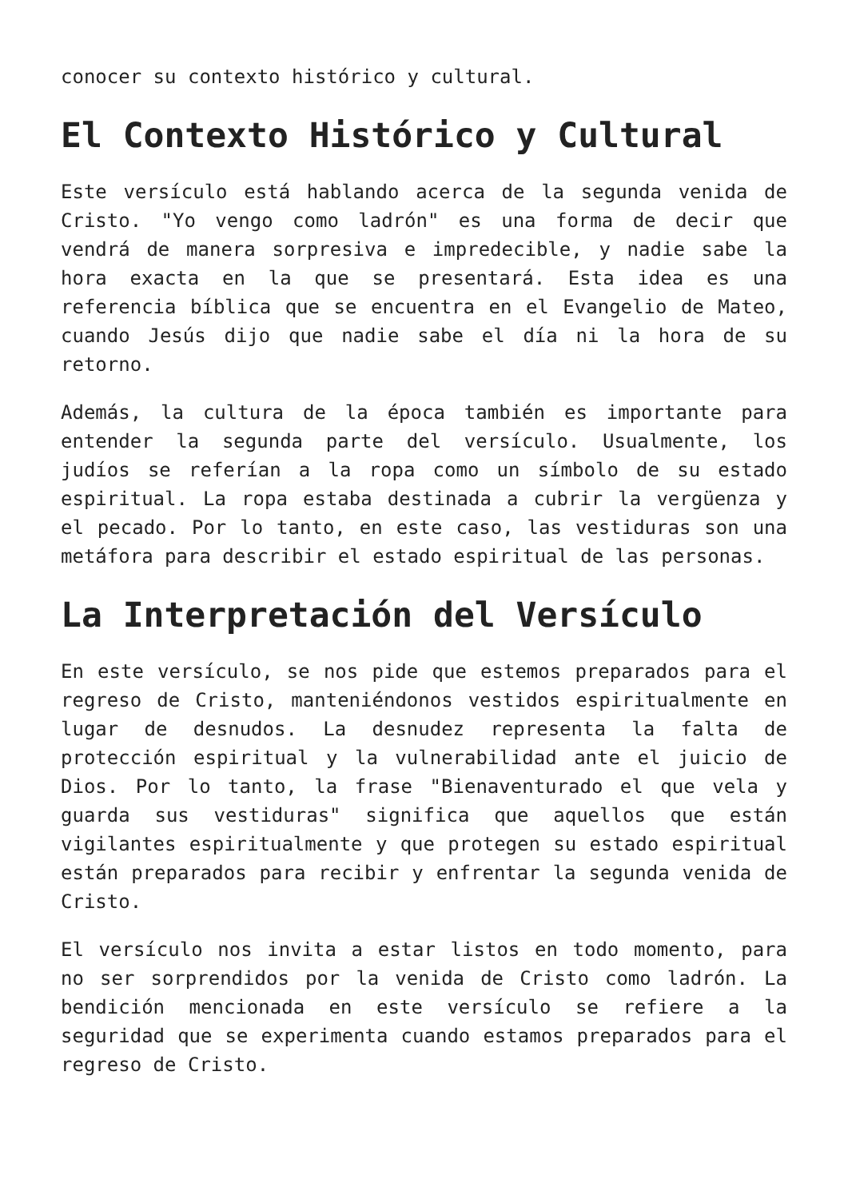conocer su contexto histórico y cultural.
El Contexto Histórico y Cultural
Este versículo está hablando acerca de la segunda venida de Cristo. "Yo vengo como ladrón" es una forma de decir que vendrá de manera sorpresiva e impredecible, y nadie sabe la hora exacta en la que se presentará. Esta idea es una referencia bíblica que se encuentra en el Evangelio de Mateo, cuando Jesús dijo que nadie sabe el día ni la hora de su retorno.
Además, la cultura de la época también es importante para entender la segunda parte del versículo. Usualmente, los judíos se referían a la ropa como un símbolo de su estado espiritual. La ropa estaba destinada a cubrir la vergüenza y el pecado. Por lo tanto, en este caso, las vestiduras son una metáfora para describir el estado espiritual de las personas.
La Interpretación del Versículo
En este versículo, se nos pide que estemos preparados para el regreso de Cristo, manteniéndonos vestidos espiritualmente en lugar de desnudos. La desnudez representa la falta de protección espiritual y la vulnerabilidad ante el juicio de Dios. Por lo tanto, la frase "Bienaventurado el que vela y guarda sus vestiduras" significa que aquellos que están vigilantes espiritualmente y que protegen su estado espiritual están preparados para recibir y enfrentar la segunda venida de Cristo.
El versículo nos invita a estar listos en todo momento, para no ser sorprendidos por la venida de Cristo como ladrón. La bendición mencionada en este versículo se refiere a la seguridad que se experimenta cuando estamos preparados para el regreso de Cristo.